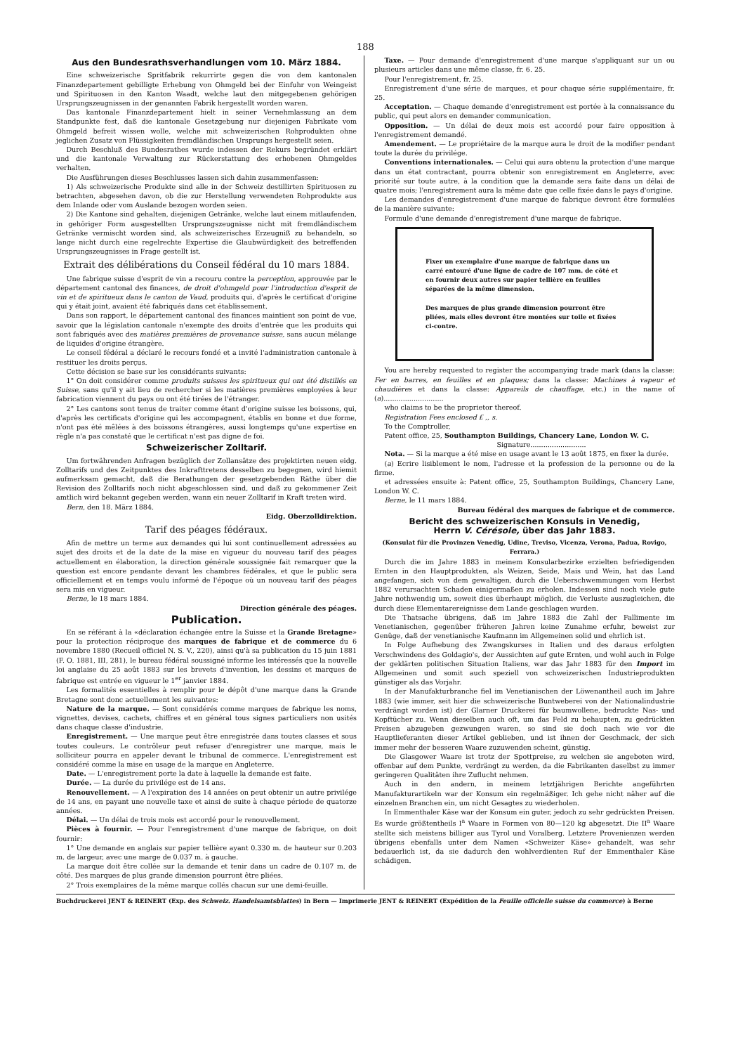188
Aus den Bundesrathsverhandlungen vom 10. März 1884.
Eine schweizerische Spritfabrik rekurrirte gegen die von dem kantonalen Finanzdepartement gebilligte Erhebung von Ohmgeld bei der Einfuhr von Weingeist und Spirituosen in den Kanton Waadt, welche laut den mitgegebenen gehörigen Ursprungszeugnissen in der genannten Fabrik hergestellt worden waren.
Das kantonale Finanzdepartement hielt in seiner Vernehmlassung an dem Standpunkte fest, daß die kantonale Gesetzgebung nur diejenigen Fabrikate vom Ohmgeld befreit wissen wolle, welche mit schweizerischen Rohprodukten ohne jeglichen Zusatz von Flüssigkeiten fremdländischen Ursprungs hergestellt seien.
Durch Beschluß des Bundesrathes wurde indessen der Rekurs begründet erklärt und die kantonale Verwaltung zur Rückerstattung des erhobenen Ohmgeldes verhalten.
Die Ausführungen dieses Beschlusses lassen sich dahin zusammenfassen:
1) Als schweizerische Produkte sind alle in der Schweiz destillirten Spirituosen zu betrachten, abgesehen davon, ob die zur Herstellung verwendeten Rohprodukte aus dem Inlande oder vom Auslande bezogen worden seien.
2) Die Kantone sind gehalten, diejenigen Getränke, welche laut einem mitlaufenden, in gehöriger Form ausgestellten Ursprungszeugnisse nicht mit fremdländischem Getränke vermischt worden sind, als schweizerisches Erzeugniß zu behandeln, so lange nicht durch eine regelrechte Expertise die Glaubwürdigkeit des betreffenden Ursprungszeugnisses in Frage gestellt ist.
Extrait des délibérations du Conseil fédéral du 10 mars 1884.
Une fabrique suisse d'esprit de vin a recouru contre la perception, approuvée par le département cantonal des finances, de droit d'ohmgeld pour l'introduction d'esprit de vin et de spiritueux dans le canton de Vaud, produits qui, d'après le certificat d'origine qui y était joint, avaient été fabriqués dans cet établissement.
Dans son rapport, le département cantonal des finances maintient son point de vue, savoir que la législation cantonale n'exempte des droits d'entrée que les produits qui sont fabriqués avec des matières premières de provenance suisse, sans aucun mélange de liquides d'origine étrangère.
Le conseil fédéral a déclaré le recours fondé et a invité l'administration cantonale à restituer les droits perçus.
Cette décision se base sur les considérants suivants:
1° On doit considérer comme produits suisses les spiritueux qui ont été distillés en Suisse, sans qu'il y ait lieu de rechercher si les matières premières employées à leur fabrication viennent du pays ou ont été tirées de l'étranger.
2° Les cantons sont tenus de traiter comme étant d'origine suisse les boissons, qui, d'après les certificats d'origine qui les accompagnent, établis en bonne et due forme, n'ont pas été mêlées à des boissons étrangères, aussi longtemps qu'une expertise en règle n'a pas constaté que le certificat n'est pas digne de foi.
Schweizerischer Zolltarif.
Um fortwährenden Anfragen bezüglich der Zollansätze des projektirten neuen eidg. Zolltarifs und des Zeitpunktes des Inkrafttretens desselben zu begegnen, wird hiemit aufmerksam gemacht, daß die Berathungen der gesetzgebenden Räthe über die Revision des Zolltarifs noch nicht abgeschlossen sind, und daß zu gekommener Zeit amtlich wird bekannt gegeben werden, wann ein neuer Zolltarif in Kraft treten wird.
Bern, den 18. März 1884.
Eidg. Oberzolldirektion.
Tarif des péages fédéraux.
Afin de mettre un terme aux demandes qui lui sont continuellement adressées au sujet des droits et de la date de la mise en vigueur du nouveau tarif des péages actuellement en élaboration, la direction générale soussignée fait remarquer que la question est encore pendante devant les chambres fédérales, et que le public sera officiellement et en temps voulu informé de l'époque où un nouveau tarif des péages sera mis en vigueur.
Berne, le 18 mars 1884.
Direction générale des péages.
Publication.
En se référant à la «déclaration échangée entre la Suisse et la Grande Bretagne» pour la protection réciproque des marques de fabrique et de commerce du 6 novembre 1880 (Recueil officiel N. S. V., 220), ainsi qu'à sa publication du 15 juin 1881 (F. O. 1881, III, 281), le bureau fédéral soussigné informe les intéressés que la nouvelle loi anglaise du 25 août 1883 sur les brevets d'invention, les dessins et marques de fabrique est entrée en vigueur le 1<sup>er</sup> janvier 1884.
Les formalités essentielles à remplir pour le dépôt d'une marque dans la Grande Bretagne sont donc actuellement les suivantes:
Nature de la marque. — Sont considérés comme marques de fabrique les noms, vignettes, devises, cachets, chiffres et en général tous signes particuliers non usités dans chaque classe d'industrie.
Enregistrement. — Une marque peut être enregistrée dans toutes classes et sous toutes couleurs. Le contrôleur peut refuser d'enregistrer une marque, mais le solliciteur pourra en appeler devant le tribunal de commerce. L'enregistrement est considéré comme la mise en usage de la marque en Angleterre.
Date. — L'enregistrement porte la date à laquelle la demande est faite.
Durée. — La durée du privilége est de 14 ans.
Renouvellement. — A l'expiration des 14 années on peut obtenir un autre privilége de 14 ans, en payant une nouvelle taxe et ainsi de suite à chaque période de quatorze années.
Délai. — Un délai de trois mois est accordé pour le renouvellement.
Pièces à fournir. — Pour l'enregistrement d'une marque de fabrique, on doit fournir:
1° Une demande en anglais sur papier tellière ayant 0.330 m. de hauteur sur 0.203 m. de largeur, avec une marge de 0.037 m. à gauche.
La marque doit être collée sur la demande et tenir dans un cadre de 0.107 m. de côté. Des marques de plus grande dimension pourront être pliées.
2° Trois exemplaires de la même marque collés chacun sur une demi-feuille.
Taxe. — Pour demande d'enregistrement d'une marque s'appliquant sur un ou plusieurs articles dans une même classe, fr. 6. 25.
Pour l'enregistrement, fr. 25.
Enregistrement d'une série de marques, et pour chaque série supplémentaire, fr. 25.
Acceptation. — Chaque demande d'enregistrement est portée à la connaissance du public, qui peut alors en demander communication.
Opposition. — Un délai de deux mois est accordé pour faire opposition à l'enregistrement demandé.
Amendement. — Le propriétaire de la marque aura le droit de la modifier pendant toute la durée du privilége.
Conventions internationales. — Celui qui aura obtenu la protection d'une marque dans un état contractant, pourra obtenir son enregistrement en Angleterre, avec priorité sur toute autre, à la condition que la demande sera faite dans un délai de quatre mois; l'enregistrement aura la même date que celle fixée dans le pays d'origine.
Les demandes d'enregistrement d'une marque de fabrique devront être formulées de la manière suivante:
Formule d'une demande d'enregistrement d'une marque de fabrique.
Fixer un exemplaire d'une marque de fabrique dans un carré entouré d'une ligne de cadre de 107 mm. de côté et en fournir deux autres sur papier tellière en feuilles séparées de la même dimension.
Des marques de plus grande dimension pourront être pliées, mais elles devront être montées sur toile et fixées ci-contre.
You are hereby requested to register the accompanying trade mark (dans la classe: Fer en barres, en feuilles et en plaques; dans la classe: Machines à vapeur et chaudières et dans la classe: Appareils de chauffage, etc.) in the name of (a)............................
who claims to be the proprietor thereof.
Registration Fees enclosed £ ,, s.
To the Comptroller,
Patent office, 25, Southampton Buildings, Chancery Lane, London W. C.
Signature..........................
Nota. — Si la marque a été mise en usage avant le 13 août 1875, en fixer la durée.
(a) Ecrire lisiblement le nom, l'adresse et la profession de la personne ou de la firme.
et adressées ensuite à: Patent office, 25, Southampton Buildings, Chancery Lane, London W. C.
Berne, le 11 mars 1884.
Bureau fédéral des marques de fabrique et de commerce.
Bericht des schweizerischen Konsuls in Venedig,
Herrn V. Cérésole, über das Jahr 1883.
(Konsulat für die Provinzen Venedig, Udine, Treviso, Vicenza, Verona, Padua, Rovigo, Ferrara.)
Durch die im Jahre 1883 in meinem Konsularbezirke erzielten befriedigenden Ernten in den Hauptprodukten, als Weizen, Seide, Mais und Wein, hat das Land angefangen, sich von dem gewaltigen, durch die Ueberschwemmungen vom Herbst 1882 verursachten Schaden einigermaßen zu erholen. Indessen sind noch viele gute Jahre nothwendig um, soweit dies überhaupt möglich, die Verluste auszugleichen, die durch diese Elementarereignisse dem Lande geschlagen wurden.
Die Thatsache übrigens, daß im Jahre 1883 die Zahl der Fallimente im Venetianischen, gegenüber früheren Jahren keine Zunahme erfuhr, beweist zur Genüge, daß der venetianische Kaufmann im Allgemeinen solid und ehrlich ist.
In Folge Aufhebung des Zwangskurses in Italien und des daraus erfolgten Verschwindens des Goldagio's, der Aussichten auf gute Ernten, und wohl auch in Folge der geklärten politischen Situation Italiens, war das Jahr 1883 für den Import im Allgemeinen und somit auch speziell von schweizerischen Industrieprodukten günstiger als das Vorjahr.
In der Manufakturbranche fiel im Venetianischen der Löwenantheil auch im Jahre 1883 (wie immer, seit hier die schweizerische Buntweberei von der Nationalindustrie verdrängt worden ist) der Glarner Druckerei für baumwollene, bedruckte Nas- und Kopftücher zu. Wenn dieselben auch oft, um das Feld zu behaupten, zu gedrückten Preisen abzugeben gezwungen waren, so sind sie doch nach wie vor die Hauptlieferanten dieser Artikel geblieben, und ist ihnen der Geschmack, der sich immer mehr der besseren Waare zuzuwenden scheint, günstig.
Die Glasgower Waare ist trotz der Spottpreise, zu welchen sie angeboten wird, offenbar auf dem Punkte, verdrängt zu werden, da die Fabrikanten daselbst zu immer geringeren Qualitäten ihre Zuflucht nehmen.
Auch in den andern, in meinem letztjährigen Berichte angeführten Manufakturartikeln war der Konsum ein regelmäßiger. Ich gehe nicht näher auf die einzelnen Branchen ein, um nicht Gesagtes zu wiederholen.
In Emmenthaler Käse war der Konsum ein guter, jedoch zu sehr gedrückten Preisen. Es wurde größtentheils I<sup>a</sup> Waare in Formen von 80—120 kg abgesetzt. Die II<sup>a</sup> Waare stellte sich meistens billiger aus Tyrol und Voralberg. Letztere Provenienzen werden übrigens ebenfalls unter dem Namen «Schweizer Käse» gehandelt, was sehr bedauerlich ist, da sie dadurch den wohlverdienten Ruf der Emmenthaler Käse schädigen.
Buchdruckerei JENT & REINERT (Exp. des Schweiz. Handelsamtsblattes) in Bern — Imprimerie JENT & REINERT (Expédition de la Feuille officielle suisse du commerce) à Berne